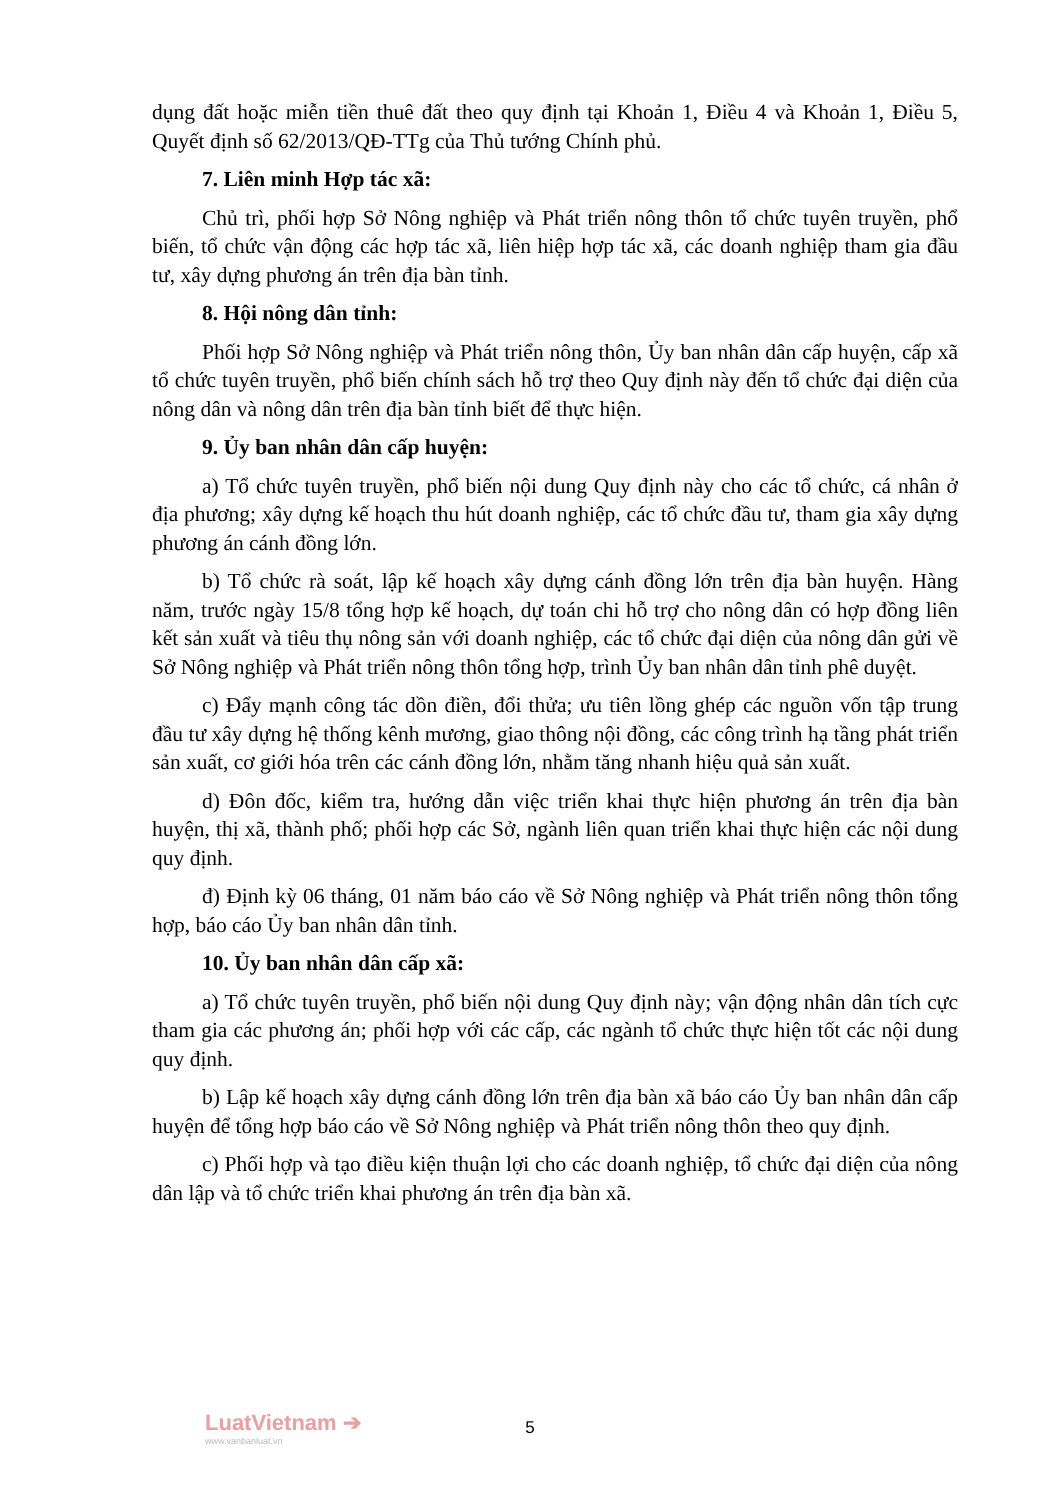dụng đất hoặc miễn tiền thuê đất theo quy định tại Khoản 1, Điều 4 và Khoản 1, Điều 5, Quyết định số 62/2013/QĐ-TTg của Thủ tướng Chính phủ.
7. Liên minh Hợp tác xã:
Chủ trì, phối hợp Sở Nông nghiệp và Phát triển nông thôn tổ chức tuyên truyền, phổ biến, tổ chức vận động các hợp tác xã, liên hiệp hợp tác xã, các doanh nghiệp tham gia đầu tư, xây dựng phương án trên địa bàn tỉnh.
8. Hội nông dân tỉnh:
Phối hợp Sở Nông nghiệp và Phát triển nông thôn, Ủy ban nhân dân cấp huyện, cấp xã tổ chức tuyên truyền, phổ biến chính sách hỗ trợ theo Quy định này đến tổ chức đại diện của nông dân và nông dân trên địa bàn tỉnh biết để thực hiện.
9. Ủy ban nhân dân cấp huyện:
a) Tổ chức tuyên truyền, phổ biến nội dung Quy định này cho các tổ chức, cá nhân ở địa phương; xây dựng kế hoạch thu hút doanh nghiệp, các tổ chức đầu tư, tham gia xây dựng phương án cánh đồng lớn.
b) Tổ chức rà soát, lập kế hoạch xây dựng cánh đồng lớn trên địa bàn huyện. Hàng năm, trước ngày 15/8 tổng hợp kế hoạch, dự toán chi hỗ trợ cho nông dân có hợp đồng liên kết sản xuất và tiêu thụ nông sản với doanh nghiệp, các tổ chức đại diện của nông dân gửi về Sở Nông nghiệp và Phát triển nông thôn tổng hợp, trình Ủy ban nhân dân tỉnh phê duyệt.
c) Đẩy mạnh công tác dồn điền, đổi thửa; ưu tiên lồng ghép các nguồn vốn tập trung đầu tư xây dựng hệ thống kênh mương, giao thông nội đồng, các công trình hạ tầng phát triển sản xuất, cơ giới hóa trên các cánh đồng lớn, nhằm tăng nhanh hiệu quả sản xuất.
d) Đôn đốc, kiểm tra, hướng dẫn việc triển khai thực hiện phương án trên địa bàn huyện, thị xã, thành phố; phối hợp các Sở, ngành liên quan triển khai thực hiện các nội dung quy định.
đ) Định kỳ 06 tháng, 01 năm báo cáo về Sở Nông nghiệp và Phát triển nông thôn tổng hợp, báo cáo Ủy ban nhân dân tỉnh.
10. Ủy ban nhân dân cấp xã:
a) Tổ chức tuyên truyền, phổ biến nội dung Quy định này; vận động nhân dân tích cực tham gia các phương án; phối hợp với các cấp, các ngành tổ chức thực hiện tốt các nội dung quy định.
b) Lập kế hoạch xây dựng cánh đồng lớn trên địa bàn xã báo cáo Ủy ban nhân dân cấp huyện để tổng hợp báo cáo về Sở Nông nghiệp và Phát triển nông thôn theo quy định.
c) Phối hợp và tạo điều kiện thuận lợi cho các doanh nghiệp, tổ chức đại diện của nông dân lập và tổ chức triển khai phương án trên địa bàn xã.
LuatVietnam ➔
www.vanbanluat.vn
5